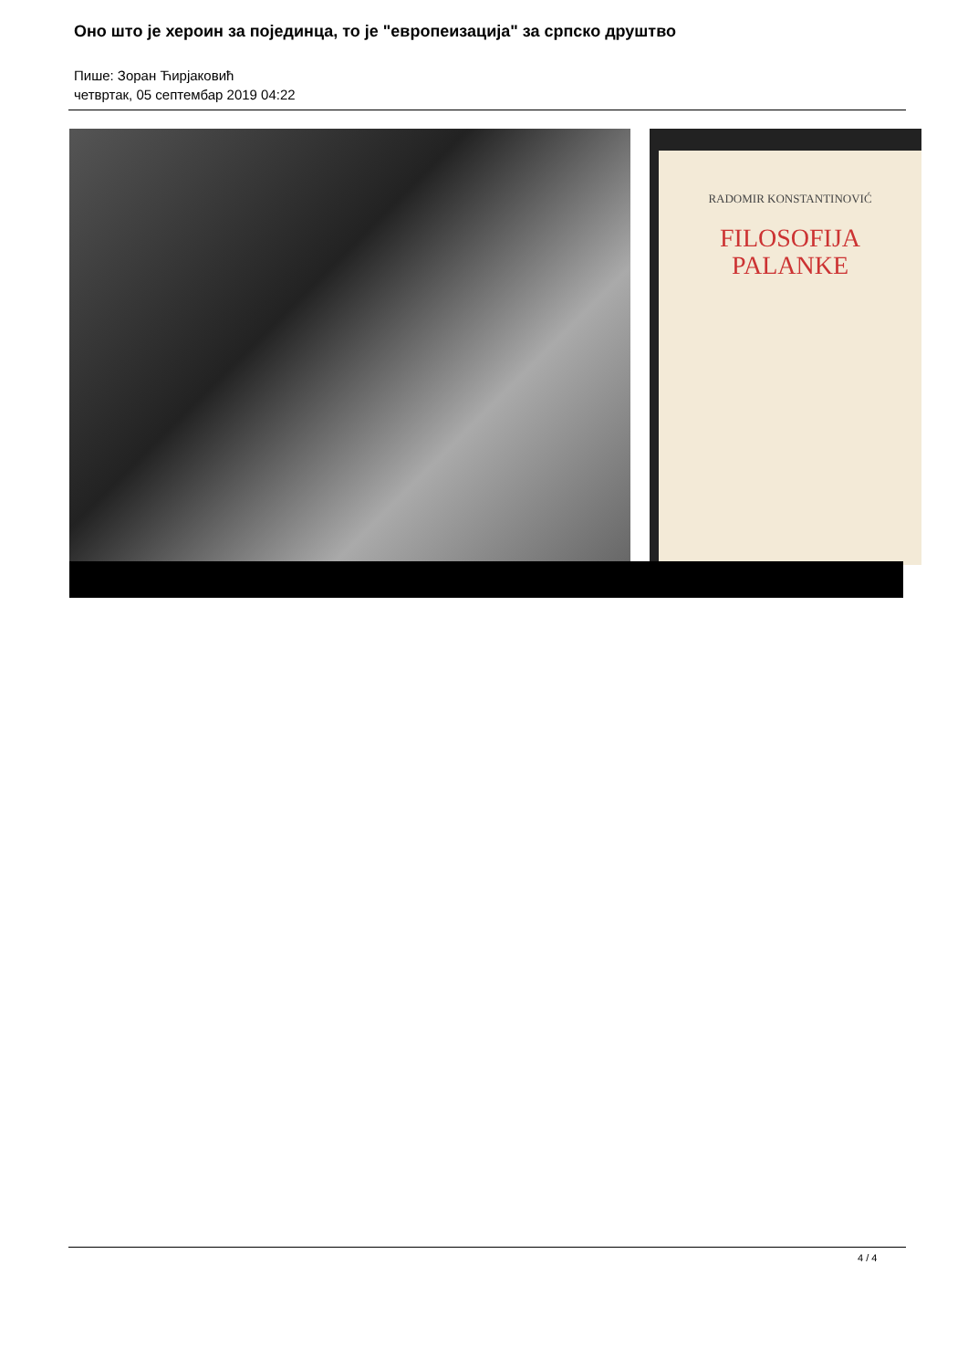Оно што је хероин за појединца, то је "европеизација" за српско друштво
Пише: Зоран Ћирјаковић
четвртак, 05 септембар 2019 04:22
RADOMIR KONSTANTINOVIĆ
FILOSOFIJA
PALANKE
4 / 4